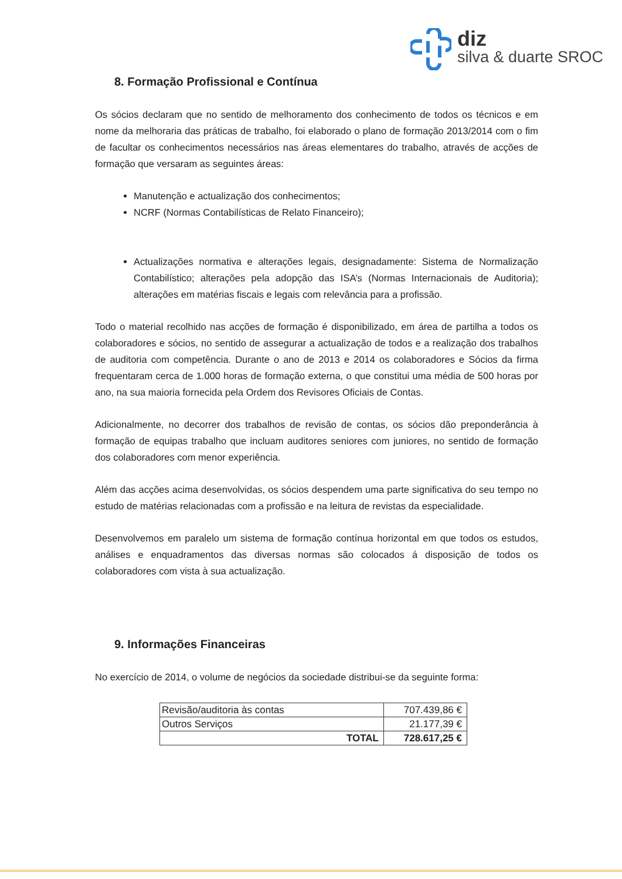diz
silva & duarte SROC
8. Formação Profissional e Contínua
Os sócios declaram que no sentido de melhoramento dos conhecimento de todos os técnicos e em nome da melhoraria das práticas de trabalho, foi elaborado o plano de formação 2013/2014 com o fim de facultar os conhecimentos necessários nas áreas elementares do trabalho, através de acções de formação que versaram as seguintes áreas:
Manutenção e actualização dos conhecimentos;
NCRF (Normas Contabilísticas de Relato Financeiro);
Actualizações normativa e alterações legais, designadamente: Sistema de Normalização Contabilístico; alterações pela adopção das ISA’s (Normas Internacionais de Auditoria); alterações em matérias fiscais e legais com relevância para a profissão.
Todo o material recolhido nas acções de formação é disponibilizado, em área de partilha a todos os colaboradores e sócios, no sentido de assegurar a actualização de todos e a realização dos trabalhos de auditoria com competência. Durante o ano de 2013 e 2014 os colaboradores e Sócios da firma frequentaram cerca de 1.000 horas de formação externa, o que constitui uma média de 500 horas por ano, na sua maioria fornecida pela Ordem dos Revisores Oficiais de Contas.
Adicionalmente, no decorrer dos trabalhos de revisão de contas, os sócios dão preponderância à formação de equipas trabalho que incluam auditores seniores com juniores, no sentido de formação dos colaboradores com menor experiência.
Além das acções acima desenvolvidas, os sócios despendem uma parte significativa do seu tempo no estudo de matérias relacionadas com a profissão e na leitura de revistas da especialidade.
Desenvolvemos em paralelo um sistema de formação contínua horizontal em que todos os estudos, análises e enquadramentos das diversas normas são colocados á disposição de todos os colaboradores com vista à sua actualização.
9. Informações Financeiras
No exercício de 2014, o volume de negócios da sociedade distribui-se da seguinte forma:
| Revisão/auditoria às contas | 707.439,86 € |
| Outros Serviços | 21.177,39 € |
| TOTAL | 728.617,25 € |